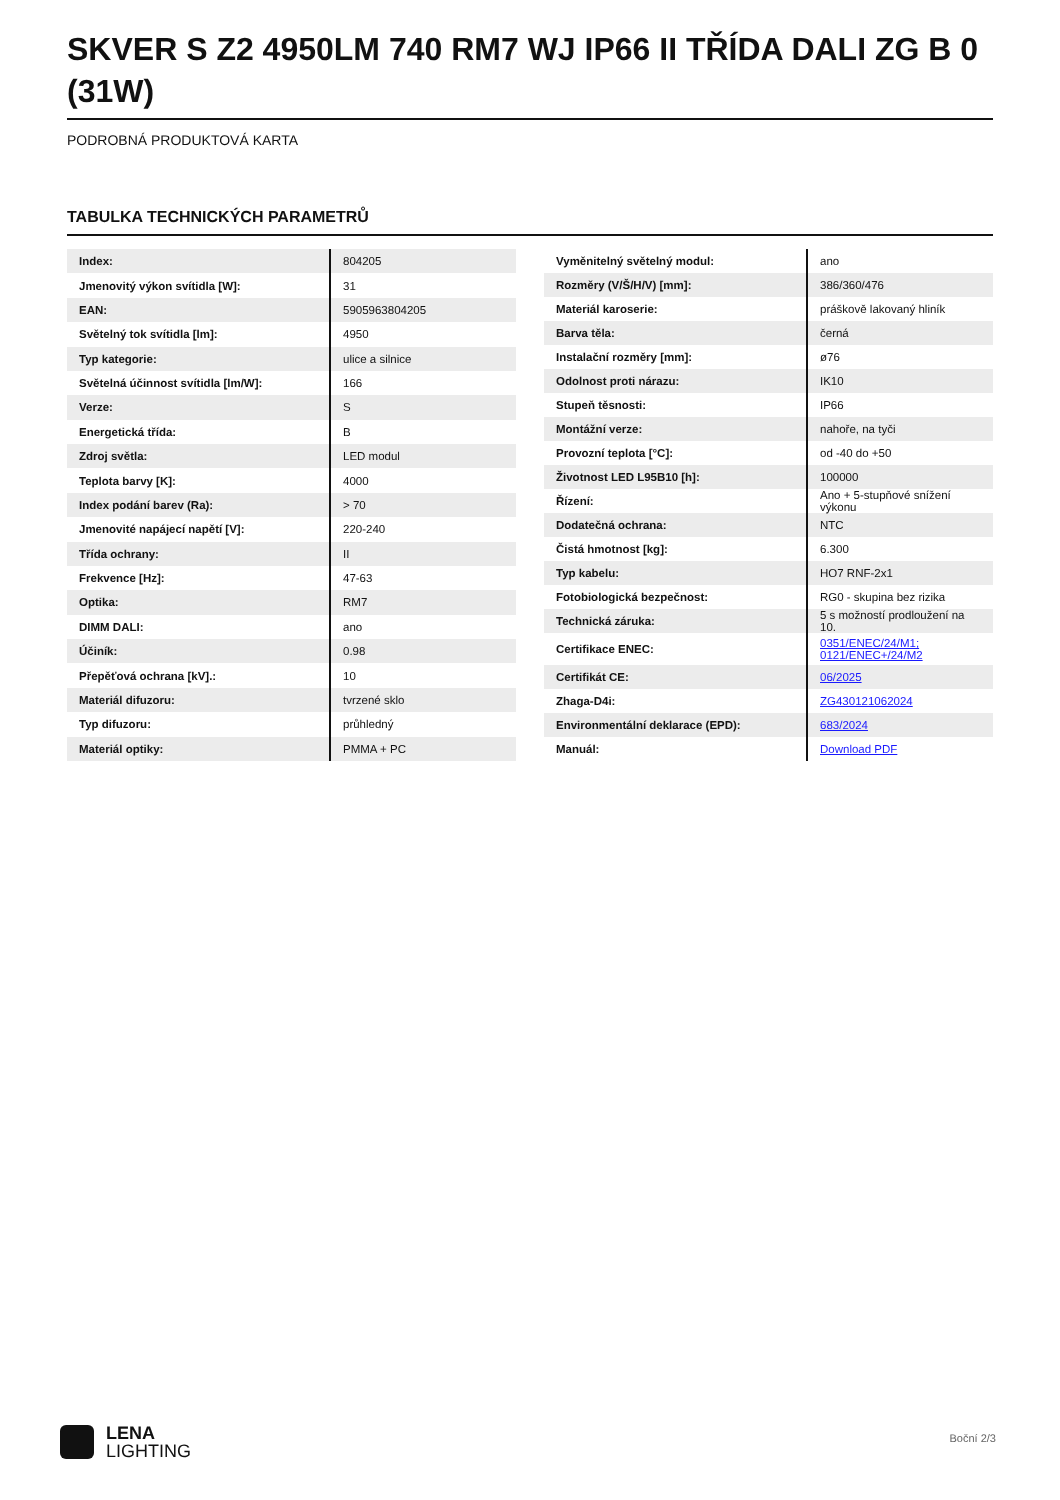SKVER S Z2 4950LM 740 RM7 WJ IP66 II TŘÍDA DALI ZG B 0 (31W)
PODROBNÁ PRODUKTOVÁ KARTA
TABULKA TECHNICKÝCH PARAMETRŮ
| Index: | 804205 |
| Jmenovitý výkon svítidla [W]: | 31 |
| EAN: | 5905963804205 |
| Světelný tok svítidla [lm]: | 4950 |
| Typ kategorie: | ulice a silnice |
| Světelná účinnost svítidla [lm/W]: | 166 |
| Verze: | S |
| Energetická třída: | B |
| Zdroj světla: | LED modul |
| Teplota barvy [K]: | 4000 |
| Index podání barev (Ra): | > 70 |
| Jmenovité napájecí napětí [V]: | 220-240 |
| Třída ochrany: | II |
| Frekvence [Hz]: | 47-63 |
| Optika: | RM7 |
| DIMM DALI: | ano |
| Účiník: | 0.98 |
| Přepěťová ochrana [kV].: | 10 |
| Materiál difuzoru: | tvrzené sklo |
| Typ difuzoru: | průhledný |
| Materiál optiky: | PMMA + PC |
| Vyměnitelný světelný modul: | ano |
| Rozměry (V/Š/H/V) [mm]: | 386/360/476 |
| Materiál karoserie: | práškově lakovaný hliník |
| Barva těla: | černá |
| Instalační rozměry [mm]: | ø76 |
| Odolnost proti nárazu: | IK10 |
| Stupeň těsnosti: | IP66 |
| Montážní verze: | nahoře, na tyči |
| Provozní teplota [°C]: | od -40 do +50 |
| Životnost LED L95B10 [h]: | 100000 |
| Řízení: | Ano + 5-stupňové snížení výkonu |
| Dodatečná ochrana: | NTC |
| Čistá hmotnost [kg]: | 6.300 |
| Typ kabelu: | HO7 RNF-2x1 |
| Fotobiologická bezpečnost: | RG0 - skupina bez rizika |
| Technická záruka: | 5 s možností prodloužení na 10. |
| Certifikace ENEC: | 0351/ENEC/24/M1; 0121/ENEC+/24/M2 |
| Certifikát CE: | 06/2025 |
| Zhaga-D4i: | ZG430121062024 |
| Environmentální deklarace (EPD): | 683/2024 |
| Manuál: | Download PDF |
LENA
LIGHTING
Boční 2/3